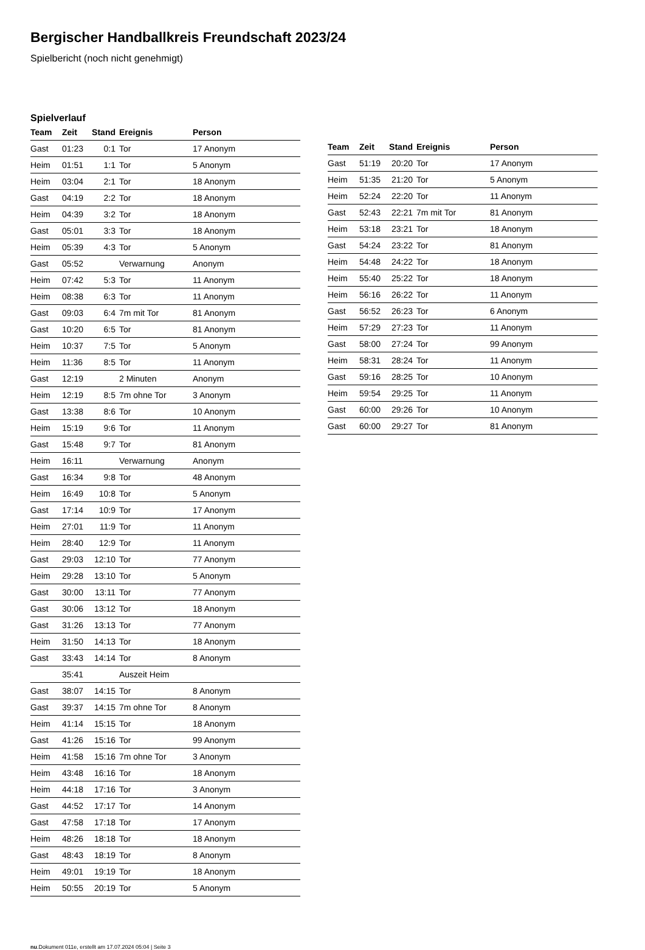Bergischer Handballkreis Freundschaft 2023/24
Spielbericht (noch nicht genehmigt)
Spielverlauf
| Team | Zeit | Stand | Ereignis | Person |
| --- | --- | --- | --- | --- |
| Gast | 01:23 | 0:1 | Tor | 17 Anonym |
| Heim | 01:51 | 1:1 | Tor | 5 Anonym |
| Heim | 03:04 | 2:1 | Tor | 18 Anonym |
| Gast | 04:19 | 2:2 | Tor | 18 Anonym |
| Heim | 04:39 | 3:2 | Tor | 18 Anonym |
| Gast | 05:01 | 3:3 | Tor | 18 Anonym |
| Heim | 05:39 | 4:3 | Tor | 5 Anonym |
| Gast | 05:52 | | Verwarnung | Anonym |
| Heim | 07:42 | 5:3 | Tor | 11 Anonym |
| Heim | 08:38 | 6:3 | Tor | 11 Anonym |
| Gast | 09:03 | 6:4 | 7m mit Tor | 81 Anonym |
| Gast | 10:20 | 6:5 | Tor | 81 Anonym |
| Heim | 10:37 | 7:5 | Tor | 5 Anonym |
| Heim | 11:36 | 8:5 | Tor | 11 Anonym |
| Gast | 12:19 | | 2 Minuten | Anonym |
| Heim | 12:19 | 8:5 | 7m ohne Tor | 3 Anonym |
| Gast | 13:38 | 8:6 | Tor | 10 Anonym |
| Heim | 15:19 | 9:6 | Tor | 11 Anonym |
| Gast | 15:48 | 9:7 | Tor | 81 Anonym |
| Heim | 16:11 | | Verwarnung | Anonym |
| Gast | 16:34 | 9:8 | Tor | 48 Anonym |
| Heim | 16:49 | 10:8 | Tor | 5 Anonym |
| Gast | 17:14 | 10:9 | Tor | 17 Anonym |
| Heim | 27:01 | 11:9 | Tor | 11 Anonym |
| Heim | 28:40 | 12:9 | Tor | 11 Anonym |
| Gast | 29:03 | 12:10 | Tor | 77 Anonym |
| Heim | 29:28 | 13:10 | Tor | 5 Anonym |
| Gast | 30:00 | 13:11 | Tor | 77 Anonym |
| Gast | 30:06 | 13:12 | Tor | 18 Anonym |
| Gast | 31:26 | 13:13 | Tor | 77 Anonym |
| Heim | 31:50 | 14:13 | Tor | 18 Anonym |
| Gast | 33:43 | 14:14 | Tor | 8 Anonym |
| | 35:41 | | Auszeit Heim | |
| Gast | 38:07 | 14:15 | Tor | 8 Anonym |
| Gast | 39:37 | 14:15 | 7m ohne Tor | 8 Anonym |
| Heim | 41:14 | 15:15 | Tor | 18 Anonym |
| Gast | 41:26 | 15:16 | Tor | 99 Anonym |
| Heim | 41:58 | 15:16 | 7m ohne Tor | 3 Anonym |
| Heim | 43:48 | 16:16 | Tor | 18 Anonym |
| Heim | 44:18 | 17:16 | Tor | 3 Anonym |
| Gast | 44:52 | 17:17 | Tor | 14 Anonym |
| Gast | 47:58 | 17:18 | Tor | 17 Anonym |
| Heim | 48:26 | 18:18 | Tor | 18 Anonym |
| Gast | 48:43 | 18:19 | Tor | 8 Anonym |
| Heim | 49:01 | 19:19 | Tor | 18 Anonym |
| Heim | 50:55 | 20:19 | Tor | 5 Anonym |
| Team | Zeit | Stand | Ereignis | Person |
| --- | --- | --- | --- | --- |
| Gast | 51:19 | 20:20 | Tor | 17 Anonym |
| Heim | 51:35 | 21:20 | Tor | 5 Anonym |
| Heim | 52:24 | 22:20 | Tor | 11 Anonym |
| Gast | 52:43 | 22:21 | 7m mit Tor | 81 Anonym |
| Heim | 53:18 | 23:21 | Tor | 18 Anonym |
| Gast | 54:24 | 23:22 | Tor | 81 Anonym |
| Heim | 54:48 | 24:22 | Tor | 18 Anonym |
| Heim | 55:40 | 25:22 | Tor | 18 Anonym |
| Heim | 56:16 | 26:22 | Tor | 11 Anonym |
| Gast | 56:52 | 26:23 | Tor | 6 Anonym |
| Heim | 57:29 | 27:23 | Tor | 11 Anonym |
| Gast | 58:00 | 27:24 | Tor | 99 Anonym |
| Heim | 58:31 | 28:24 | Tor | 11 Anonym |
| Gast | 59:16 | 28:25 | Tor | 10 Anonym |
| Heim | 59:54 | 29:25 | Tor | 11 Anonym |
| Gast | 60:00 | 29:26 | Tor | 10 Anonym |
| Gast | 60:00 | 29:27 | Tor | 81 Anonym |
nu.Dokument 011e, erstellt am 17.07.2024 05:04 | Seite 3